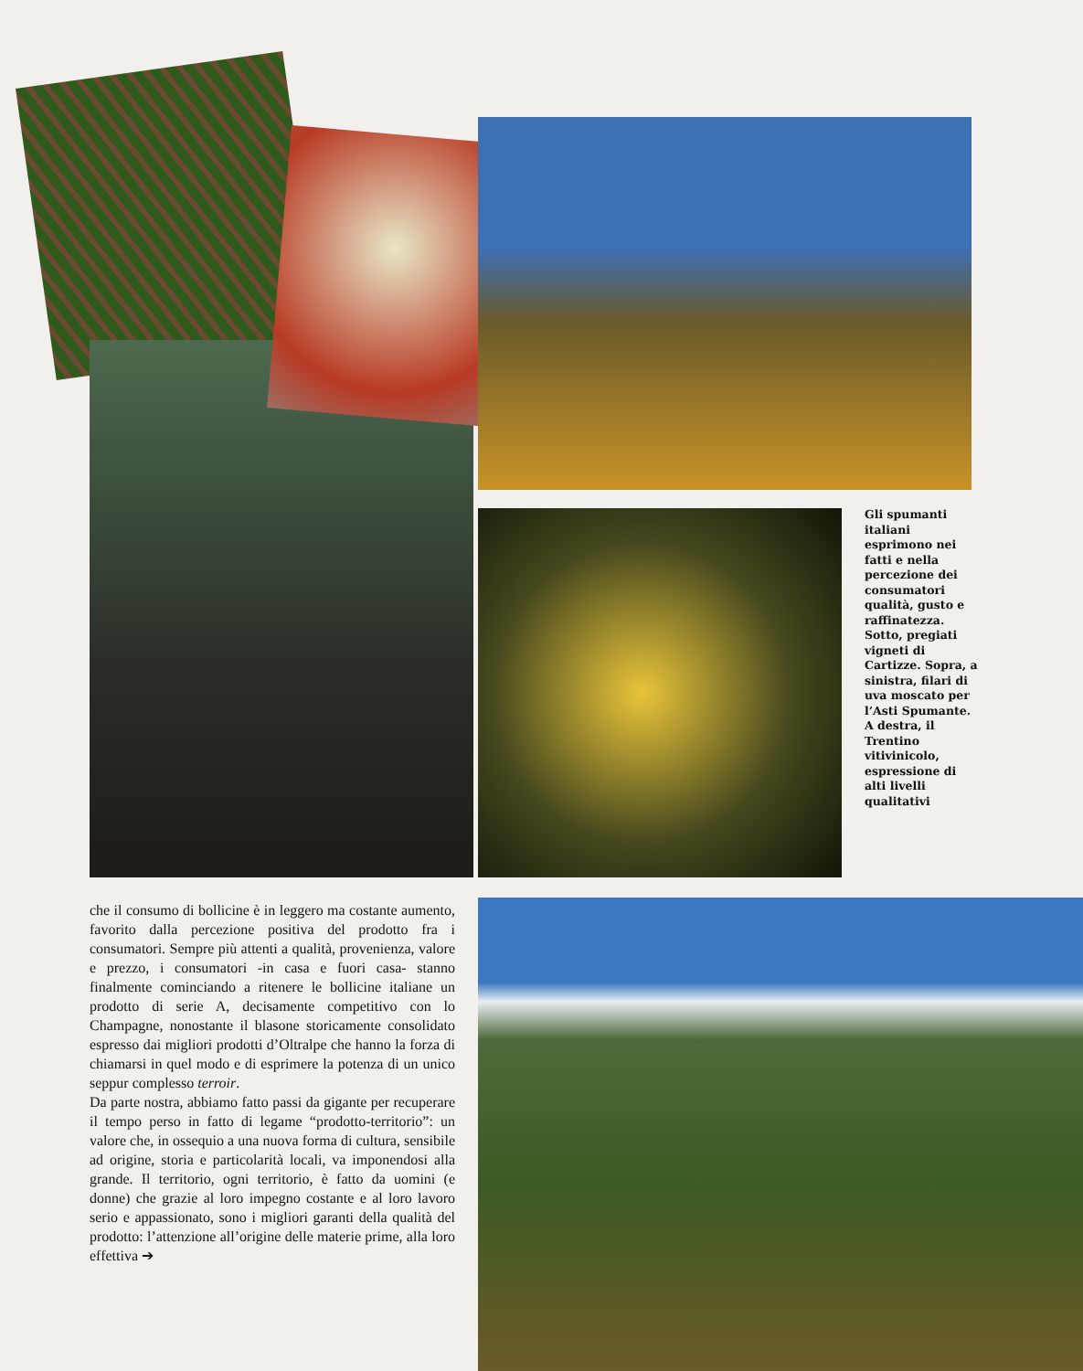Gli spumanti italiani esprimono nei fatti e nella percezione dei consumatori qualità, gusto e raffinatezza. Sotto, pregiati vigneti di Cartizze. Sopra, a sinistra, filari di uva moscato per l’Asti Spumante. A destra, il Trentino vitivinicolo, espressione di alti livelli qualitativi
che il consumo di bollicine è in leggero ma costante aumento, favorito dalla percezione positiva del prodotto fra i consumatori. Sempre più attenti a qualità, provenienza, valore e prezzo, i consumatori -in casa e fuori casa- stanno finalmente cominciando a ritenere le bollicine italiane un prodotto di serie A, decisamente competitivo con lo Champagne, nonostante il blasone storicamente consolidato espresso dai migliori prodotti d’Oltralpe che hanno la forza di chiamarsi in quel modo e di esprimere la potenza di un unico seppur complesso terroir.
Da parte nostra, abbiamo fatto passi da gigante per recuperare il tempo perso in fatto di legame “prodotto-territorio”: un valore che, in ossequio a una nuova forma di cultura, sensibile ad origine, storia e particolarità locali, va imponendosi alla grande. Il territorio, ogni territorio, è fatto da uomini (e donne) che grazie al loro impegno costante e al loro lavoro serio e appassionato, sono i migliori garanti della qualità del prodotto: l’attenzione all’origine delle materie prime, alla loro effettiva ➔